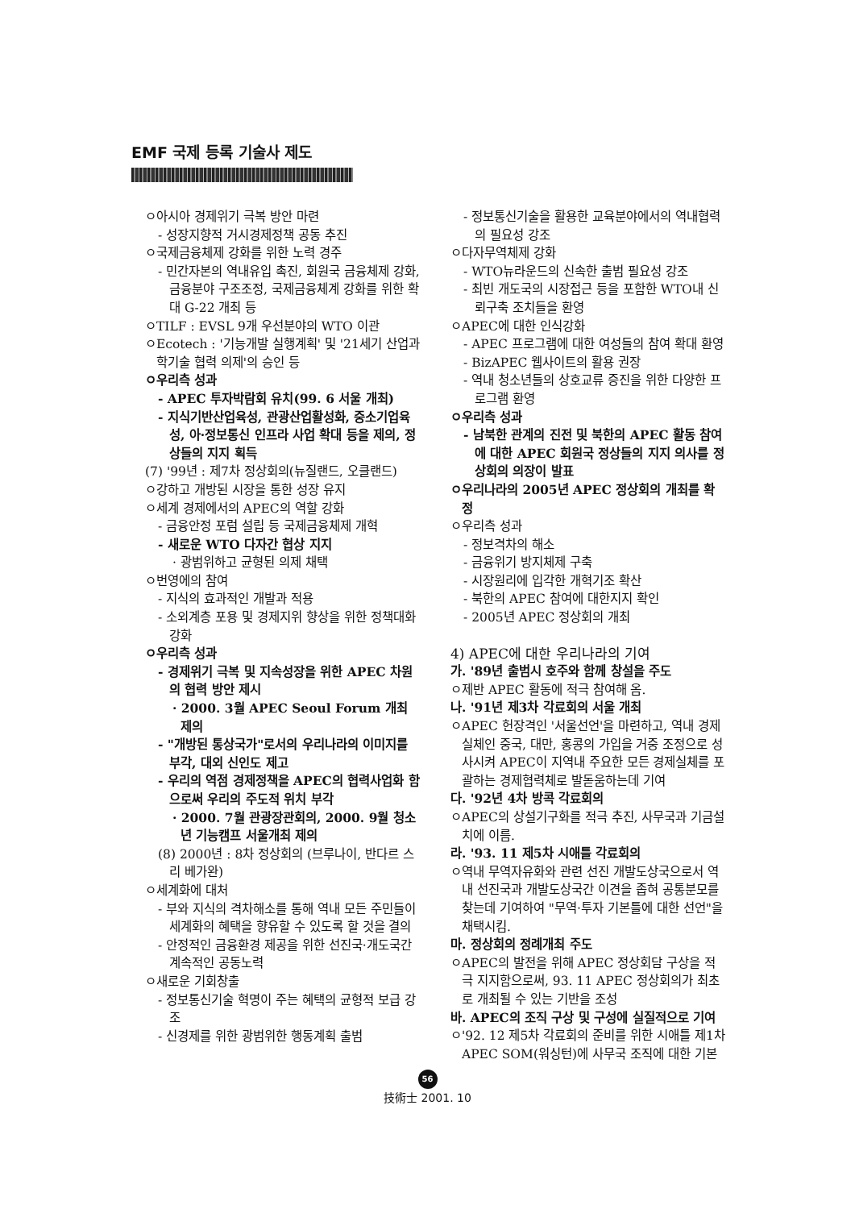EMF 국제 등록 기술사 제도
ㅇ아시아 경제위기 극복 방안 마련
- 성장지향적 거시경제정책 공동 추진
ㅇ국제금융체제 강화를 위한 노력 경주
- 민간자본의 역내유입 촉진, 회원국 금융체제 강화, 금융분야 구조조정, 국제금융체계 강화를 위한 확대 G-22 개최 등
ㅇTILF : EVSL 9개 우선분야의 WTO 이관
ㅇEcotech : '기능개발 실행계획' 및 '21세기 산업과학기술 협력 의제'의 승인 등
ㅇ우리측 성과
- APEC 투자박람회 유치(99. 6 서울 개최)
- 지식기반산업육성, 관광산업활성화, 중소기업육성, 아·정보통신 인프라 사업 확대 등을 제의, 정상들의 지지 획득
(7) '99년 : 제7차 정상회의(뉴질랜드, 오클랜드)
ㅇ강하고 개방된 시장을 통한 성장 유지
ㅇ세계 경제에서의 APEC의 역할 강화
- 금융안정 포럼 설립 등 국제금융체제 개혁
- 새로운 WTO 다자간 협상 지지
· 광범위하고 균형된 의제 채택
ㅇ번영에의 참여
- 지식의 효과적인 개발과 적용
- 소외계층 포용 및 경제지위 향상을 위한 정책대화 강화
ㅇ우리측 성과
- 경제위기 극복 및 지속성장을 위한 APEC 차원의 협력 방안 제시
· 2000. 3월 APEC Seoul Forum 개최 제의
- "개방된 통상국가"로서의 우리나라의 이미지를 부각, 대외 신인도 제고
- 우리의 역점 경제정책을 APEC의 협력사업화 함으로써 우리의 주도적 위치 부각
· 2000. 7월 관광장관회의, 2000. 9월 청소년 기능캠프 서울개최 제의
(8) 2000년 : 8차 정상회의 (브루나이, 반다르 스리 베가완)
ㅇ세계화에 대처
- 부와 지식의 격차해소를 통해 역내 모든 주민들이 세계화의 혜택을 향유할 수 있도록 할 것을 결의
- 안정적인 금융환경 제공을 위한 선진국·개도국간 계속적인 공동노력
ㅇ새로운 기회창출
- 정보통신기술 혁명이 주는 혜택의 균형적 보급 강조
- 신경제를 위한 광범위한 행동계획 출범
- 정보통신기술을 활용한 교육분야에서의 역내협력의 필요성 강조
ㅇ다자무역체제 강화
- WTO뉴라운드의 신속한 출범 필요성 강조
- 최빈 개도국의 시장접근 등을 포함한 WTO내 신뢰구축 조치들을 환영
ㅇAPEC에 대한 인식강화
- APEC 프로그램에 대한 여성들의 참여 확대 환영
- BizAPEC 웹사이트의 활용 권장
- 역내 청소년들의 상호교류 증진을 위한 다양한 프로그램 환영
ㅇ우리측 성과
- 남북한 관계의 진전 및 북한의 APEC 활동 참여에 대한 APEC 회원국 정상들의 지지 의사를 정상회의 의장이 발표
ㅇ우리나라의 2005년 APEC 정상회의 개최를 확정
ㅇ우리측 성과
- 정보격차의 해소
- 금융위기 방지체제 구축
- 시장원리에 입각한 개혁기조 확산
- 북한의 APEC 참여에 대한지지 확인
- 2005년 APEC 정상회의 개최
4) APEC에 대한 우리나라의 기여
가. '89년 출범시 호주와 함께 창설을 주도
ㅇ제반 APEC 활동에 적극 참여해 옴.
나. '91년 제3차 각료회의 서울 개최
ㅇAPEC 헌장격인 '서울선언'을 마련하고, 역내 경제 실체인 중국, 대만, 홍콩의 가입을 거중 조정으로 성사시켜 APEC이 지역내 주요한 모든 경제실체를 포괄하는 경제협력체로 발돋움하는데 기여
다. '92년 4차 방콕 각료회의
ㅇAPEC의 상설기구화를 적극 추진, 사무국과 기금설치에 이름.
라. '93. 11 제5차 시애틀 각료회의
ㅇ역내 무역자유화와 관련 선진 개발도상국으로서 역내 선진국과 개발도상국간 이견을 좁혀 공통분모를 찾는데 기여하여 "무역·투자 기본틀에 대한 선언"을 채택시킴.
마. 정상회의 정례개최 주도
ㅇAPEC의 발전을 위해 APEC 정상회담 구상을 적극 지지함으로써, 93. 11 APEC 정상회의가 최초로 개최될 수 있는 기반을 조성
바. APEC의 조직 구상 및 구성에 실질적으로 기여
ㅇ'92. 12 제5차 각료회의 준비를 위한 시애틀 제1차 APEC SOM(워싱턴)에 사무국 조직에 대한 기본
56
技術士 2001. 10